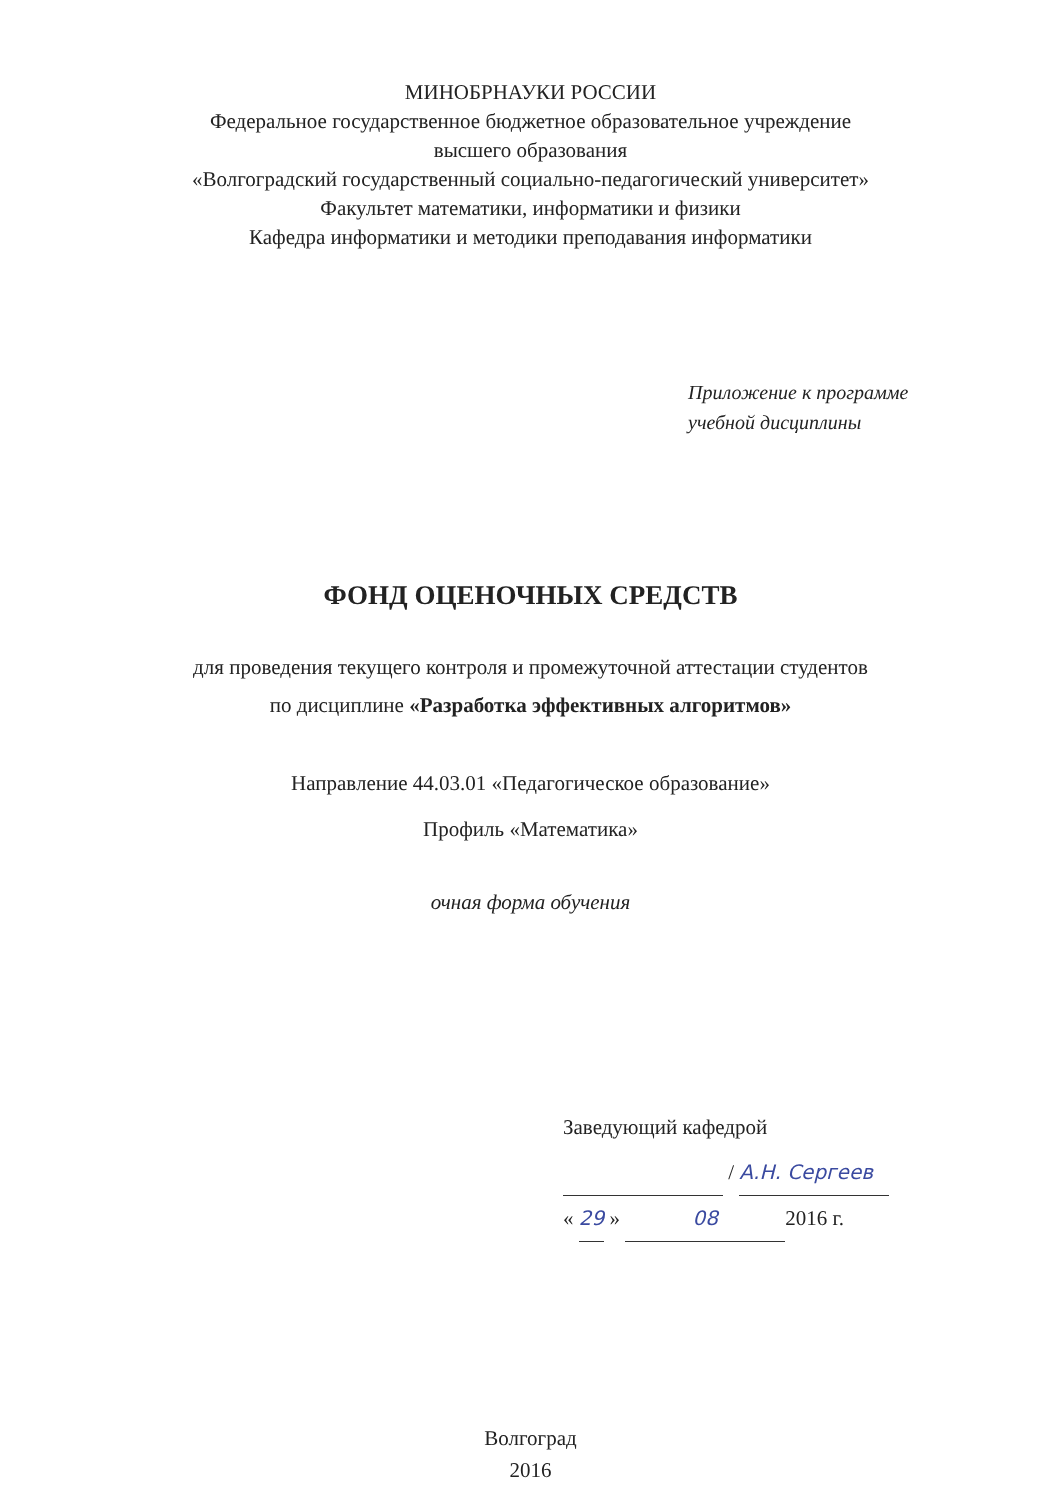МИНОБРНАУКИ РОССИИ
Федеральное государственное бюджетное образовательное учреждение
высшего образования
«Волгоградский государственный социально-педагогический университет»
Факультет математики, информатики и физики
Кафедра информатики и методики преподавания информатики
Приложение к программе
учебной дисциплины
ФОНД ОЦЕНОЧНЫХ СРЕДСТВ
для проведения текущего контроля и промежуточной аттестации студентов
по дисциплине «Разработка эффективных алгоритмов»
Направление 44.03.01 «Педагогическое образование»
Профиль «Математика»
очная форма обучения
Заведующий кафедрой
/ А.Н. Сергеев
« 29 » 08 2016 г.
Волгоград
2016